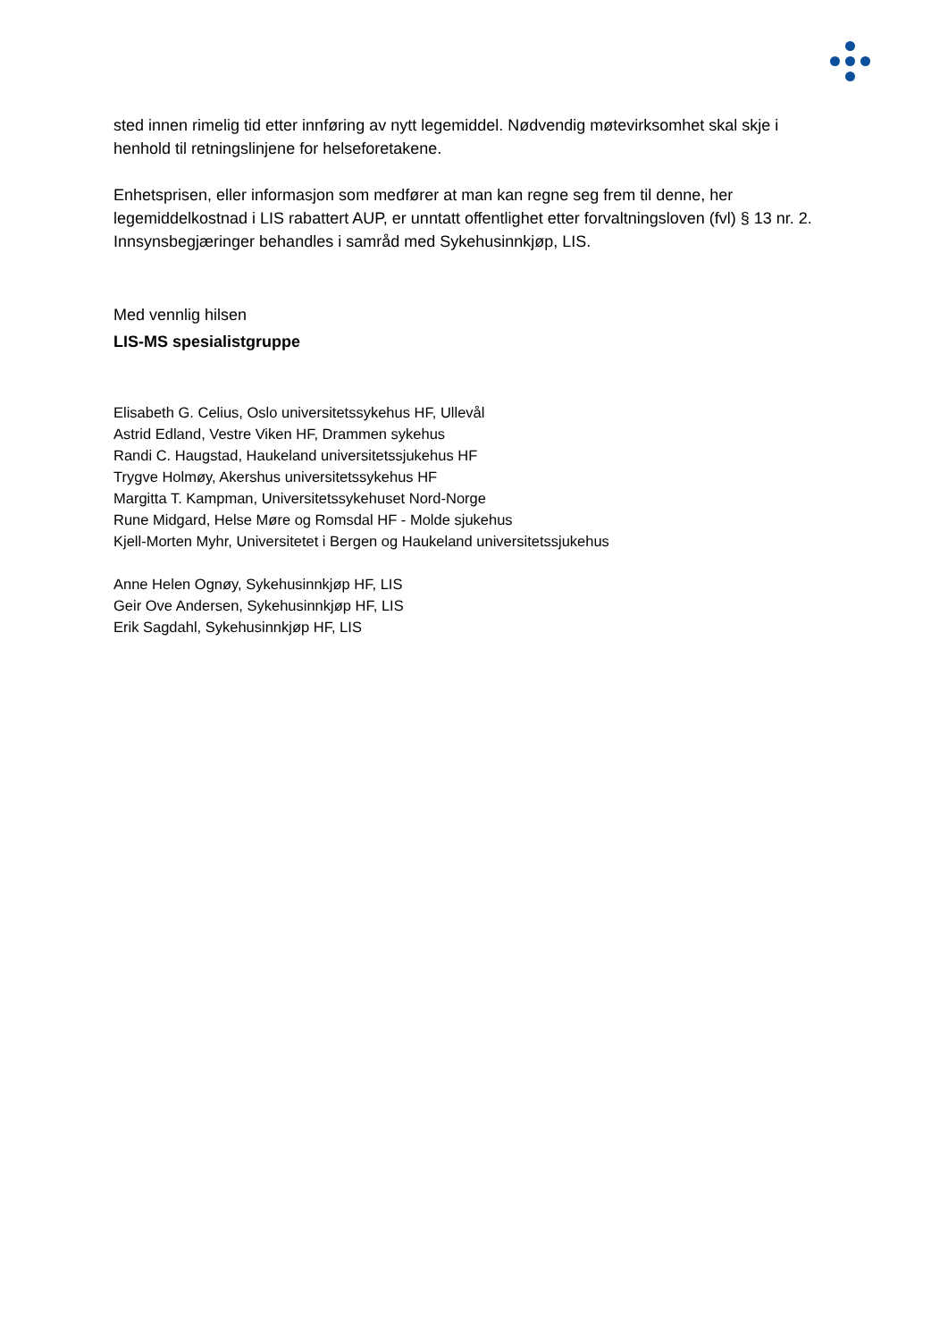sted innen rimelig tid etter innføring av nytt legemiddel. Nødvendig møtevirksomhet skal skje i henhold til retningslinjene for helseforetakene.
Enhetsprisen, eller informasjon som medfører at man kan regne seg frem til denne, her legemiddelkostnad i LIS rabattert AUP, er unntatt offentlighet etter forvaltningsloven (fvl) § 13 nr. 2. Innsynsbegjæringer behandles i samråd med Sykehusinnkjøp, LIS.
Med vennlig hilsen
LIS-MS spesialistgruppe
Elisabeth G. Celius, Oslo universitetssykehus HF, Ullevål
Astrid Edland, Vestre Viken HF, Drammen sykehus
Randi C. Haugstad, Haukeland universitetssjukehus HF
Trygve Holmøy, Akershus universitetssykehus HF
Margitta T. Kampman, Universitetssykehuset Nord-Norge
Rune Midgard, Helse Møre og Romsdal HF - Molde sjukehus
Kjell-Morten Myhr, Universitetet i Bergen og Haukeland universitetssjukehus
Anne Helen Ognøy, Sykehusinnkjøp HF, LIS
Geir Ove Andersen, Sykehusinnkjøp HF, LIS
Erik Sagdahl, Sykehusinnkjøp HF, LIS